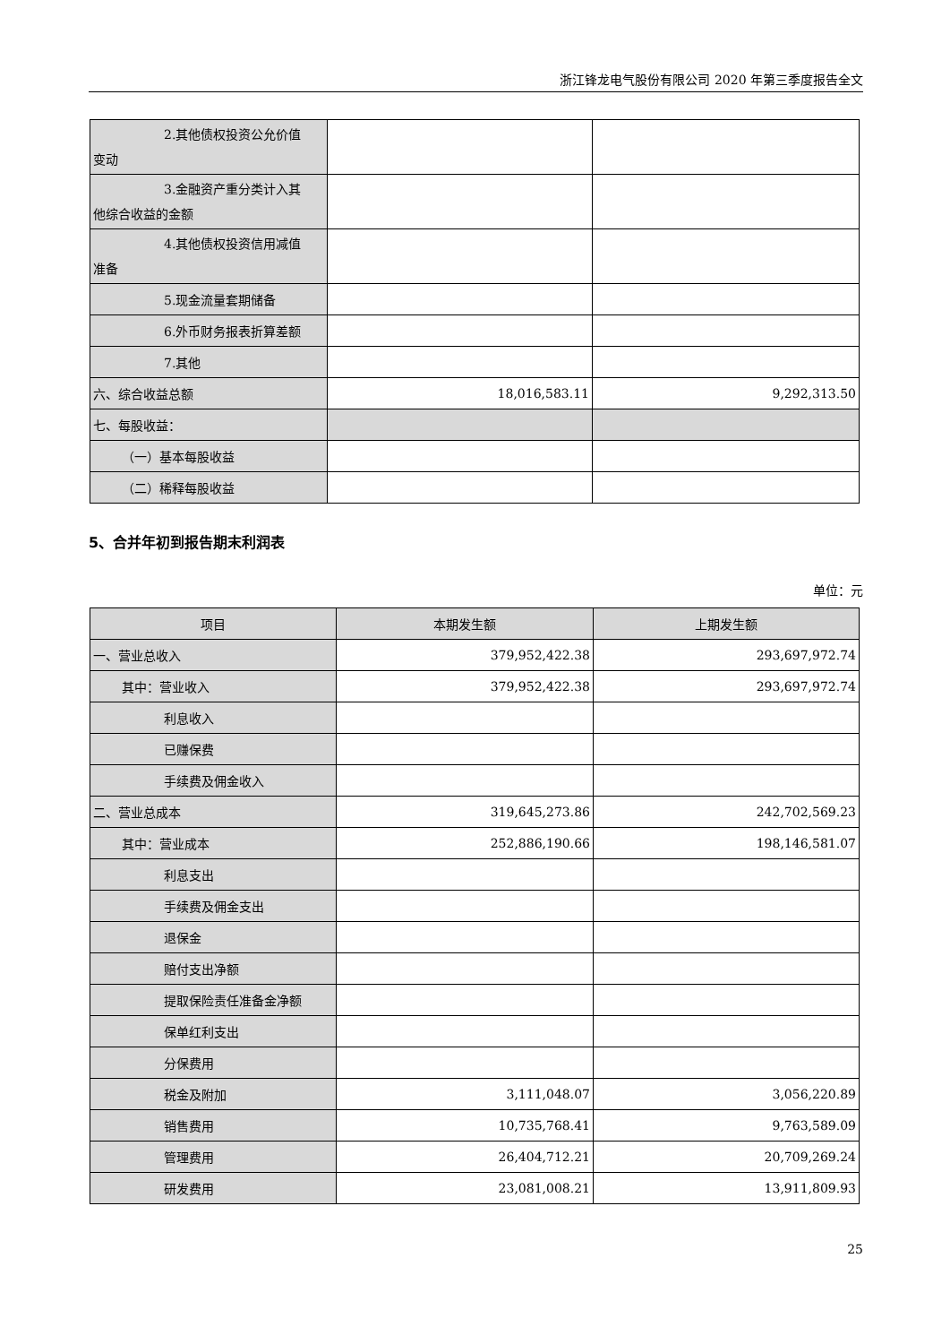浙江锋龙电气股份有限公司 2020 年第三季度报告全文
| 2.其他债权投资公允价值 变动 | | |
| 3.金融资产重分类计入其 他综合收益的金额 | | |
| 4.其他债权投资信用减值 准备 | | |
| 5.现金流量套期储备 | | |
| 6.外币财务报表折算差额 | | |
| 7.其他 | | |
| 六、综合收益总额 | 18,016,583.11 | 9,292,313.50 |
| 七、每股收益： | | |
| （一）基本每股收益 | | |
| （二）稀释每股收益 | | |
5、合并年初到报告期末利润表
单位：元
| 项目 | 本期发生额 | 上期发生额 |
| --- | --- | --- |
| 一、营业总收入 | 379,952,422.38 | 293,697,972.74 |
| 其中：营业收入 | 379,952,422.38 | 293,697,972.74 |
| 利息收入 | | |
| 已赚保费 | | |
| 手续费及佣金收入 | | |
| 二、营业总成本 | 319,645,273.86 | 242,702,569.23 |
| 其中：营业成本 | 252,886,190.66 | 198,146,581.07 |
| 利息支出 | | |
| 手续费及佣金支出 | | |
| 退保金 | | |
| 赔付支出净额 | | |
| 提取保险责任准备金净额 | | |
| 保单红利支出 | | |
| 分保费用 | | |
| 税金及附加 | 3,111,048.07 | 3,056,220.89 |
| 销售费用 | 10,735,768.41 | 9,763,589.09 |
| 管理费用 | 26,404,712.21 | 20,709,269.24 |
| 研发费用 | 23,081,008.21 | 13,911,809.93 |
25